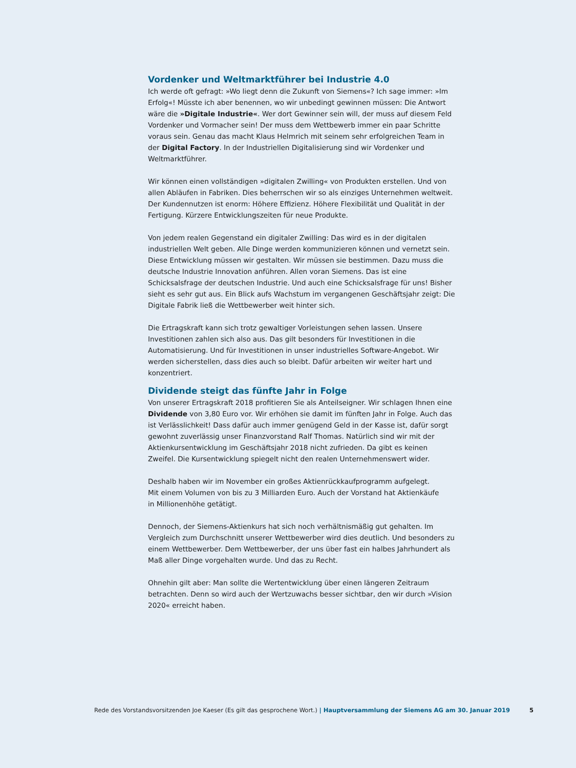Vordenker und Weltmarktführer bei Industrie 4.0
Ich werde oft gefragt: »Wo liegt denn die Zukunft von Siemens«? Ich sage immer: »Im Erfolg«! Müsste ich aber benennen, wo wir unbedingt gewinnen müssen: Die Antwort wäre die »Digitale Industrie«. Wer dort Gewinner sein will, der muss auf diesem Feld Vordenker und Vormacher sein! Der muss dem Wettbewerb immer ein paar Schritte voraus sein. Genau das macht Klaus Helmrich mit seinem sehr erfolgreichen Team in der Digital Factory. In der Industriellen Digitalisierung sind wir Vordenker und Weltmarktführer.
Wir können einen vollständigen »digitalen Zwilling« von Produkten erstellen. Und von allen Abläufen in Fabriken. Dies beherrschen wir so als einziges Unternehmen weltweit. Der Kundennutzen ist enorm: Höhere Effizienz. Höhere Flexibilität und Qualität in der Fertigung. Kürzere Entwicklungszeiten für neue Produkte.
Von jedem realen Gegenstand ein digitaler Zwilling: Das wird es in der digitalen industriellen Welt geben. Alle Dinge werden kommunizieren können und vernetzt sein. Diese Entwicklung müssen wir gestalten. Wir müssen sie bestimmen. Dazu muss die deutsche Industrie Innovation anführen. Allen voran Siemens. Das ist eine Schicksalsfrage der deutschen Industrie. Und auch eine Schicksalsfrage für uns! Bisher sieht es sehr gut aus. Ein Blick aufs Wachstum im vergangenen Geschäftsjahr zeigt: Die Digitale Fabrik ließ die Wettbewerber weit hinter sich.
Die Ertragskraft kann sich trotz gewaltiger Vorleistungen sehen lassen. Unsere Investitionen zahlen sich also aus. Das gilt besonders für Investitionen in die Automatisierung. Und für Investitionen in unser industrielles Software-Angebot. Wir werden sicherstellen, dass dies auch so bleibt. Dafür arbeiten wir weiter hart und konzentriert.
Dividende steigt das fünfte Jahr in Folge
Von unserer Ertragskraft 2018 profitieren Sie als Anteilseigner. Wir schlagen Ihnen eine Dividende von 3,80 Euro vor. Wir erhöhen sie damit im fünften Jahr in Folge. Auch das ist Verlässlichkeit! Dass dafür auch immer genügend Geld in der Kasse ist, dafür sorgt gewohnt zuverlässig unser Finanzvorstand Ralf Thomas. Natürlich sind wir mit der Aktienkursentwicklung im Geschäftsjahr 2018 nicht zufrieden. Da gibt es keinen Zweifel. Die Kursentwicklung spiegelt nicht den realen Unternehmenswert wider.
Deshalb haben wir im November ein großes Aktienrückkaufprogramm aufgelegt.
Mit einem Volumen von bis zu 3 Milliarden Euro. Auch der Vorstand hat Aktienkäufe
in Millionenhöhe getätigt.
Dennoch, der Siemens-Aktienkurs hat sich noch verhältnismäßig gut gehalten. Im Vergleich zum Durchschnitt unserer Wettbewerber wird dies deutlich. Und besonders zu einem Wettbewerber. Dem Wettbewerber, der uns über fast ein halbes Jahrhundert als Maß aller Dinge vorgehalten wurde. Und das zu Recht.
Ohnehin gilt aber: Man sollte die Wertentwicklung über einen längeren Zeitraum betrachten. Denn so wird auch der Wertzuwachs besser sichtbar, den wir durch »Vision 2020« erreicht haben.
Rede des Vorstandsvorsitzenden Joe Kaeser (Es gilt das gesprochene Wort.) | Hauptversammlung der Siemens AG am 30. Januar 2019 5